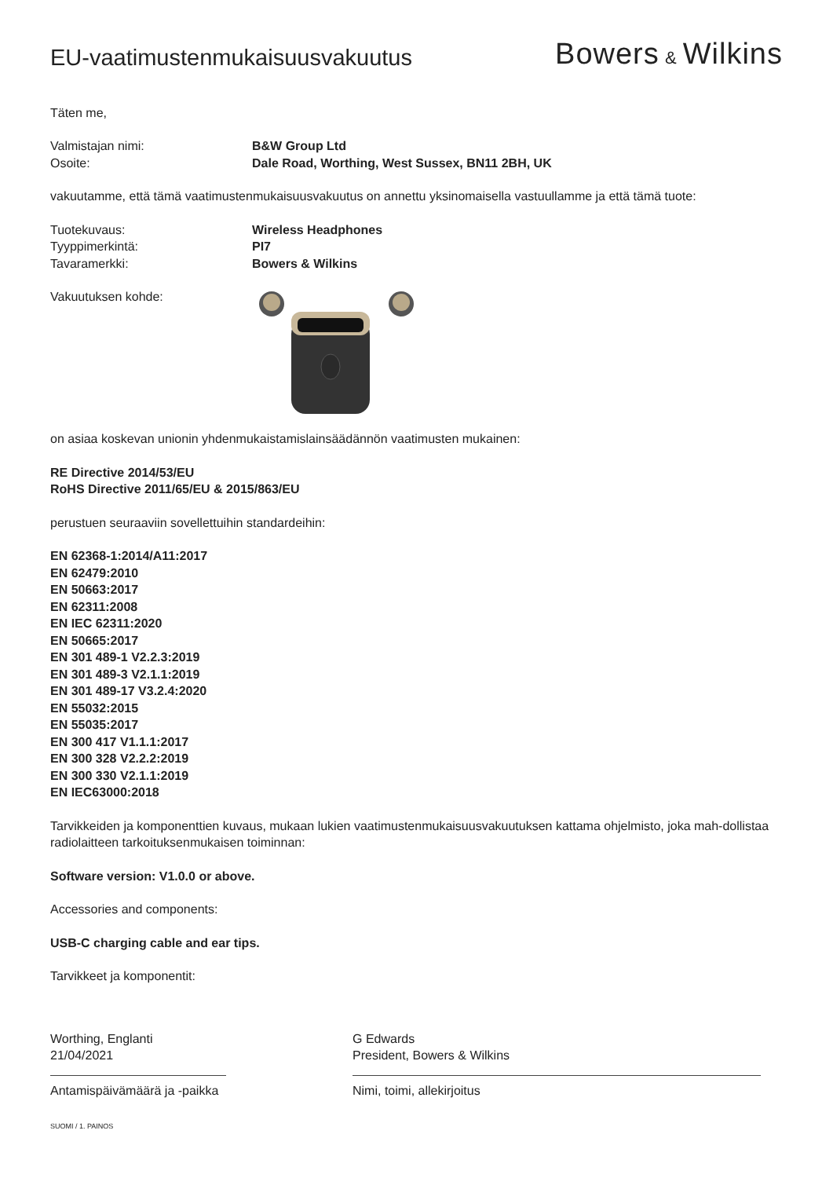EU-vaatimustenmukaisuusvakuutus
Bowers & Wilkins
Täten me,
Valmistajan nimi: B&W Group Ltd
Osoite: Dale Road, Worthing, West Sussex, BN11 2BH, UK
vakuutamme, että tämä vaatimustenmukaisuusvakuutus on annettu yksinomaisella vastuullamme ja että tämä tuote:
Tuotekuvaus: Wireless Headphones
Tyyppimerkintä: PI7
Tavaramerkki: Bowers & Wilkins
Vakuutuksen kohde:
on asiaa koskevan unionin yhdenmukaistamislainsäädännön vaatimusten mukainen:
RE Directive 2014/53/EU
RoHS Directive 2011/65/EU & 2015/863/EU
perustuen seuraaviin sovellettuihin standardeihin:
EN 62368-1:2014/A11:2017
EN 62479:2010
EN 50663:2017
EN 62311:2008
EN IEC 62311:2020
EN 50665:2017
EN 301 489-1 V2.2.3:2019
EN 301 489-3 V2.1.1:2019
EN 301 489-17 V3.2.4:2020
EN 55032:2015
EN 55035:2017
EN 300 417 V1.1.1:2017
EN 300 328 V2.2.2:2019
EN 300 330 V2.1.1:2019
EN IEC63000:2018
Tarvikkeiden ja komponenttien kuvaus, mukaan lukien vaatimustenmukaisuusvakuutuksen kattama ohjelmisto, joka mah-dollistaa radiolaitteen tarkoituksenmukaisen toiminnan:
Software version: V1.0.0 or above.
Accessories and components:
USB-C charging cable and ear tips.
Tarvikkeet ja komponentit:
Worthing, Englanti
21/04/2021
Antamispäivämäärä ja -paikka
G Edwards
President, Bowers & Wilkins
Nimi, toimi, allekirjoitus
SUOMI / 1. PAINOS